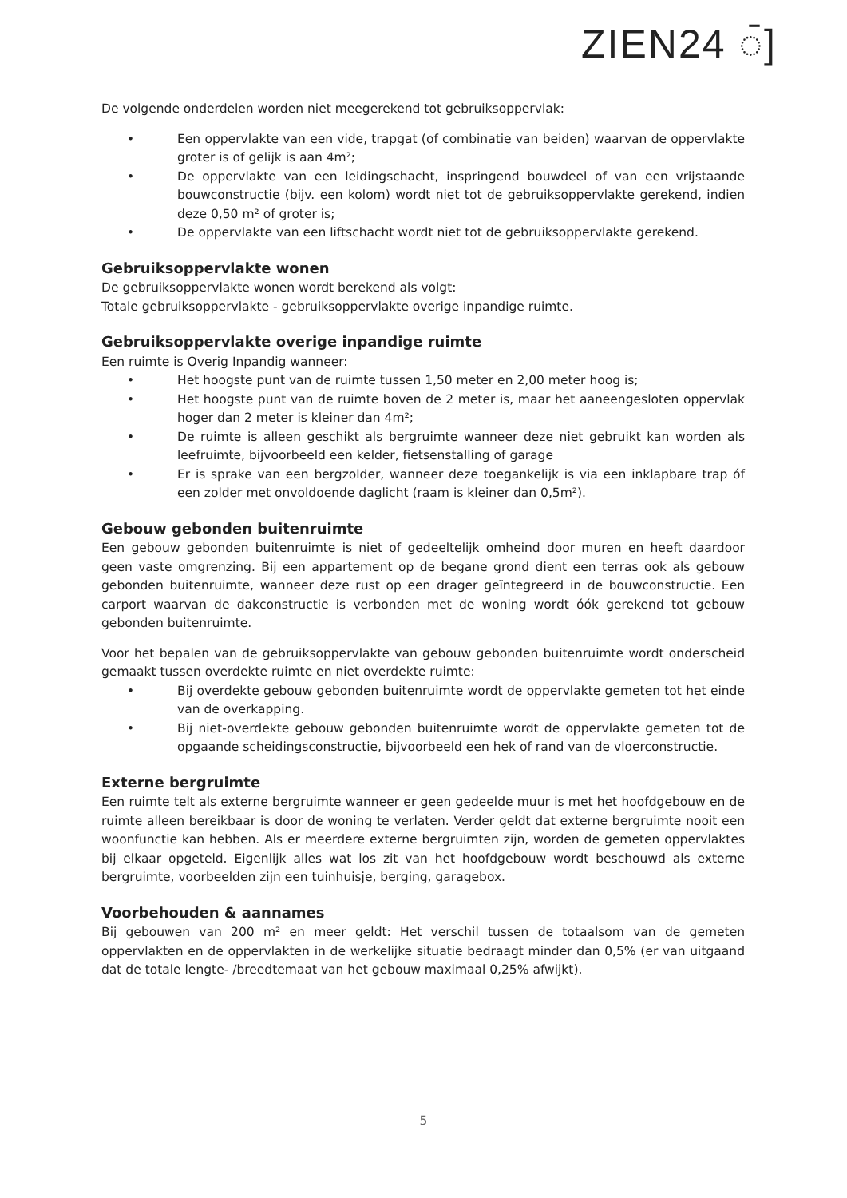ZIEN24 ◌̄]
De volgende onderdelen worden niet meegerekend tot gebruiksoppervlak:
• Een oppervlakte van een vide, trapgat (of combinatie van beiden) waarvan de oppervlakte groter is of gelijk is aan 4m²;
• De oppervlakte van een leidingschacht, inspringend bouwdeel of van een vrijstaande bouwconstructie (bijv. een kolom) wordt niet tot de gebruiksoppervlakte gerekend, indien deze 0,50 m² of groter is;
• De oppervlakte van een liftschacht wordt niet tot de gebruiksoppervlakte gerekend.
Gebruiksoppervlakte wonen
De gebruiksoppervlakte wonen wordt berekend als volgt:
Totale gebruiksoppervlakte - gebruiksoppervlakte overige inpandige ruimte.
Gebruiksoppervlakte overige inpandige ruimte
Een ruimte is Overig Inpandig wanneer:
• Het hoogste punt van de ruimte tussen 1,50 meter en 2,00 meter hoog is;
• Het hoogste punt van de ruimte boven de 2 meter is, maar het aaneengesloten oppervlak hoger dan 2 meter is kleiner dan 4m²;
• De ruimte is alleen geschikt als bergruimte wanneer deze niet gebruikt kan worden als leefruimte, bijvoorbeeld een kelder, fietsenstalling of garage
• Er is sprake van een bergzolder, wanneer deze toegankelijk is via een inklapbare trap óf een zolder met onvoldoende daglicht (raam is kleiner dan 0,5m²).
Gebouw gebonden buitenruimte
Een gebouw gebonden buitenruimte is niet of gedeeltelijk omheind door muren en heeft daardoor geen vaste omgrenzing. Bij een appartement op de begane grond dient een terras ook als gebouw gebonden buitenruimte, wanneer deze rust op een drager geïntegreerd in de bouwconstructie. Een carport waarvan de dakconstructie is verbonden met de woning wordt óók gerekend tot gebouw gebonden buitenruimte.
Voor het bepalen van de gebruiksoppervlakte van gebouw gebonden buitenruimte wordt onderscheid gemaakt tussen overdekte ruimte en niet overdekte ruimte:
• Bij overdekte gebouw gebonden buitenruimte wordt de oppervlakte gemeten tot het einde van de overkapping.
• Bij niet-overdekte gebouw gebonden buitenruimte wordt de oppervlakte gemeten tot de opgaande scheidingsconstructie, bijvoorbeeld een hek of rand van de vloerconstructie.
Externe bergruimte
Een ruimte telt als externe bergruimte wanneer er geen gedeelde muur is met het hoofdgebouw en de ruimte alleen bereikbaar is door de woning te verlaten. Verder geldt dat externe bergruimte nooit een woonfunctie kan hebben. Als er meerdere externe bergruimten zijn, worden de gemeten oppervlaktes bij elkaar opgeteld. Eigenlijk alles wat los zit van het hoofdgebouw wordt beschouwd als externe bergruimte, voorbeelden zijn een tuinhuisje, berging, garagebox.
Voorbehouden & aannames
Bij gebouwen van 200 m² en meer geldt: Het verschil tussen de totaalsom van de gemeten oppervlakten en de oppervlakten in de werkelijke situatie bedraagt minder dan 0,5% (er van uitgaand dat de totale lengte- /breedtemaat van het gebouw maximaal 0,25% afwijkt).
5